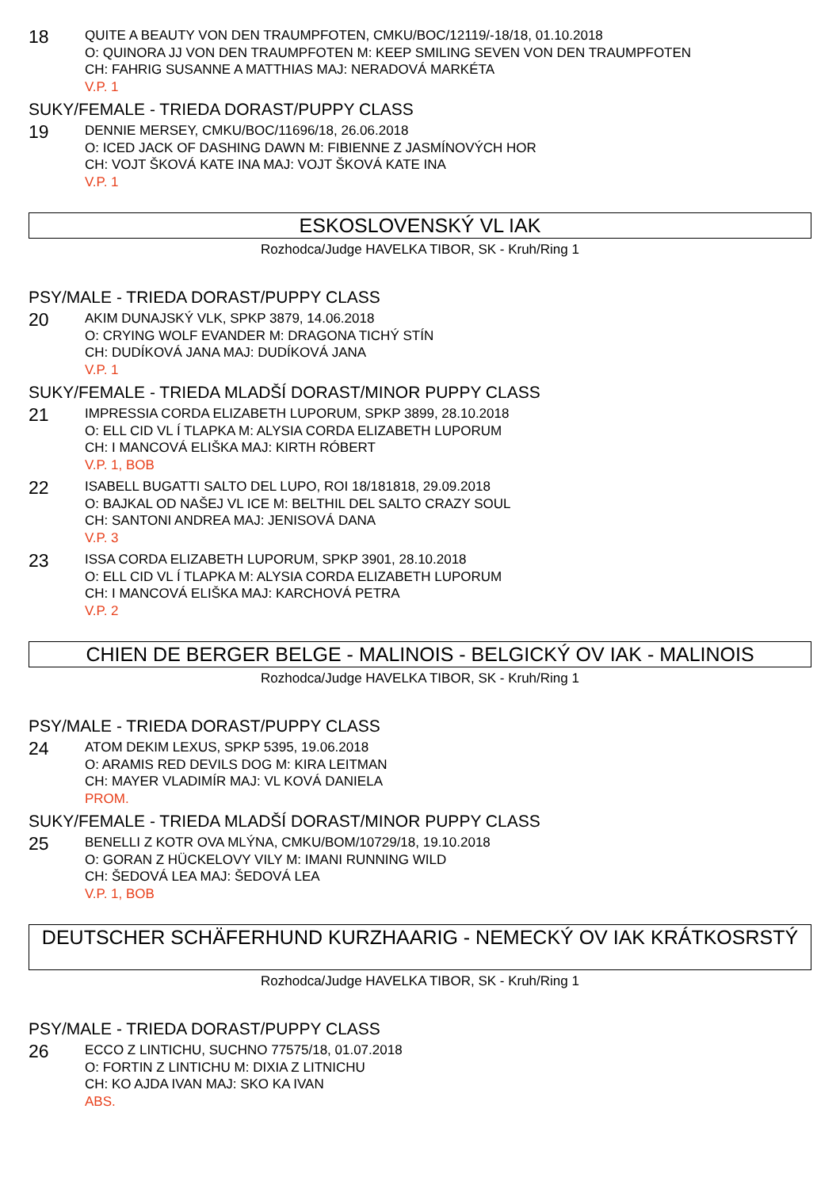18
QUITE A BEAUTY VON DEN TRAUMPFOTEN, CMKU/BOC/12119/-18/18, 01.10.2018
O: QUINORA JJ VON DEN TRAUMPFOTEN M: KEEP SMILING SEVEN VON DEN TRAUMPFOTEN
CH: FAHRIG SUSANNE A MATTHIAS MAJ: NERADOVÁ MARKÉTA
V.P. 1
SUKY/FEMALE - TRIEDA DORAST/PUPPY CLASS
19
DENNIE MERSEY, CMKU/BOC/11696/18, 26.06.2018
O: ICED JACK OF DASHING DAWN M: FIBIENNE Z JASMÍNOVÝCH HOR
CH: VOJT ŠKOVÁ KATE INA MAJ: VOJT ŠKOVÁ KATE INA
V.P. 1
ESKOSLOVENSKÝ VL IAK
Rozhodca/Judge HAVELKA TIBOR, SK - Kruh/Ring 1
PSY/MALE - TRIEDA DORAST/PUPPY CLASS
20
AKIM DUNAJSKÝ VLK, SPKP 3879, 14.06.2018
O: CRYING WOLF EVANDER M: DRAGONA TICHÝ STÍN
CH: DUDÍKOVÁ JANA MAJ: DUDÍKOVÁ JANA
V.P. 1
SUKY/FEMALE - TRIEDA MLADŠÍ DORAST/MINOR PUPPY CLASS
21
IMPRESSIA CORDA ELIZABETH LUPORUM, SPKP 3899, 28.10.2018
O: ELL CID VL Í TLAPKA M: ALYSIA CORDA ELIZABETH LUPORUM
CH: I MANCOVÁ ELIŠKA MAJ: KIRTH RÓBERT
V.P. 1, BOB
22
ISABELL BUGATTI SALTO DEL LUPO, ROI 18/181818, 29.09.2018
O: BAJKAL OD NAŠEJ VL ICE M: BELTHIL DEL SALTO CRAZY SOUL
CH: SANTONI ANDREA MAJ: JENISOVÁ DANA
V.P. 3
23
ISSA CORDA ELIZABETH LUPORUM, SPKP 3901, 28.10.2018
O: ELL CID VL Í TLAPKA M: ALYSIA CORDA ELIZABETH LUPORUM
CH: I MANCOVÁ ELIŠKA MAJ: KARCHOVÁ PETRA
V.P. 2
CHIEN DE BERGER BELGE - MALINOIS - BELGICKÝ OV IAK - MALINOIS
Rozhodca/Judge HAVELKA TIBOR, SK - Kruh/Ring 1
PSY/MALE - TRIEDA DORAST/PUPPY CLASS
24
ATOM DEKIM LEXUS, SPKP 5395, 19.06.2018
O: ARAMIS RED DEVILS DOG M: KIRA LEITMAN
CH: MAYER VLADIMÍR MAJ: VL KOVÁ DANIELA
PROM.
SUKY/FEMALE - TRIEDA MLADŠÍ DORAST/MINOR PUPPY CLASS
25
BENELLI Z KOTR OVA MLÝNA, CMKU/BOM/10729/18, 19.10.2018
O: GORAN Z HÜCKELOVY VILY M: IMANI RUNNING WILD
CH: ŠEDOVÁ LEA MAJ: ŠEDOVÁ LEA
V.P. 1, BOB
DEUTSCHER SCHÄFERHUND KURZHAARIG - NEMECKÝ OV IAK KRÁTKOSRSTÝ
Rozhodca/Judge HAVELKA TIBOR, SK - Kruh/Ring 1
PSY/MALE - TRIEDA DORAST/PUPPY CLASS
26
ECCO Z LINTICHU, SUCHNO 77575/18, 01.07.2018
O: FORTIN Z LINTICHU M: DIXIA Z LITNICHU
CH: KO AJDA IVAN MAJ: SKO KA IVAN
ABS.